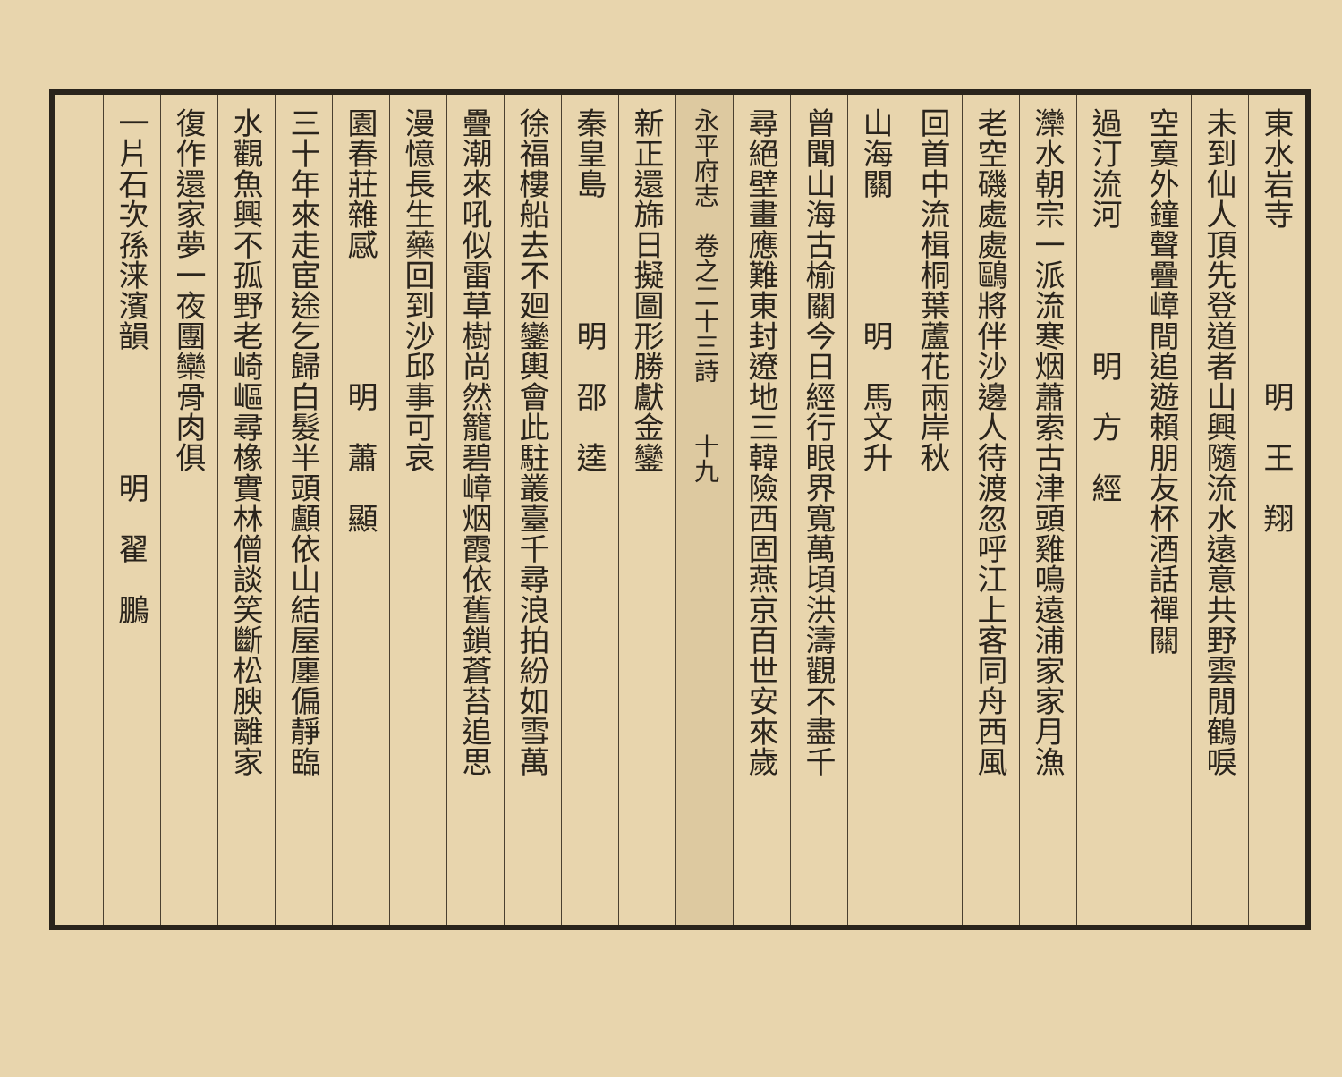東水岩寺　　　　　明　王　翔
未到仙人頂先登道者山興隨流水遠意共野雲閒鶴唳
空寞外鐘聲疊嶂間追遊賴朋友杯酒話禪關
過汀流河　　　　明　方　經
灤水朝宗一派流寒烟蕭索古津頭雞鳴遠浦家家月漁
老空磯處處鷗將伴沙邊人待渡忽呼江上客同舟西風
回首中流楫桐葉蘆花兩岸秋
山海關　　　　明　馬文升
曾聞山海古榆關今日經行眼界寬萬頃洪濤觀不盡千
尋絕壁畫應難東封遼地三韓險西固燕京百世安來歲
永平府志　卷之二十三詩　　十九
新正還旆日擬圖形勝獻金鑾
秦皇島　　　　明　邵　逵
徐福樓船去不廻鑾輿會此駐叢臺千尋浪拍紛如雪萬
疊潮來吼似雷草樹尚然籠碧嶂烟霞依舊鎖蒼苔追思
漫憶長生藥回到沙邱事可哀
園春莊雜感　　　　明　蕭　顯
三十年來走宦途乞歸白髮半頭顱依山結屋廛偏靜臨
水觀魚興不孤野老崎嶇尋橡實林僧談笑斷松腴離家
復作還家夢一夜團欒骨肉俱
一片石次孫涞濱韻　　　　明　翟　鵬